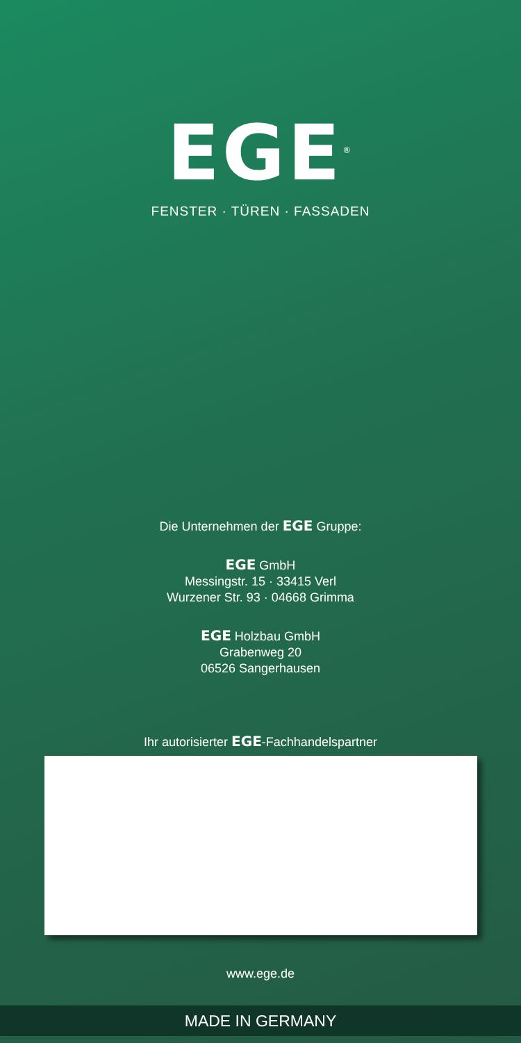EGE<sup>®</sup>
FENSTER · TÜREN · FASSADEN
Die Unternehmen der EGE Gruppe:
EGE GmbH
Messingstr. 15 · 33415 Verl
Wurzener Str. 93 · 04668 Grimma
EGE Holzbau GmbH
Grabenweg 20
06526 Sangerhausen
Ihr autorisierter EGE-Fachhandelspartner
www.ege.de
MADE IN GERMANY